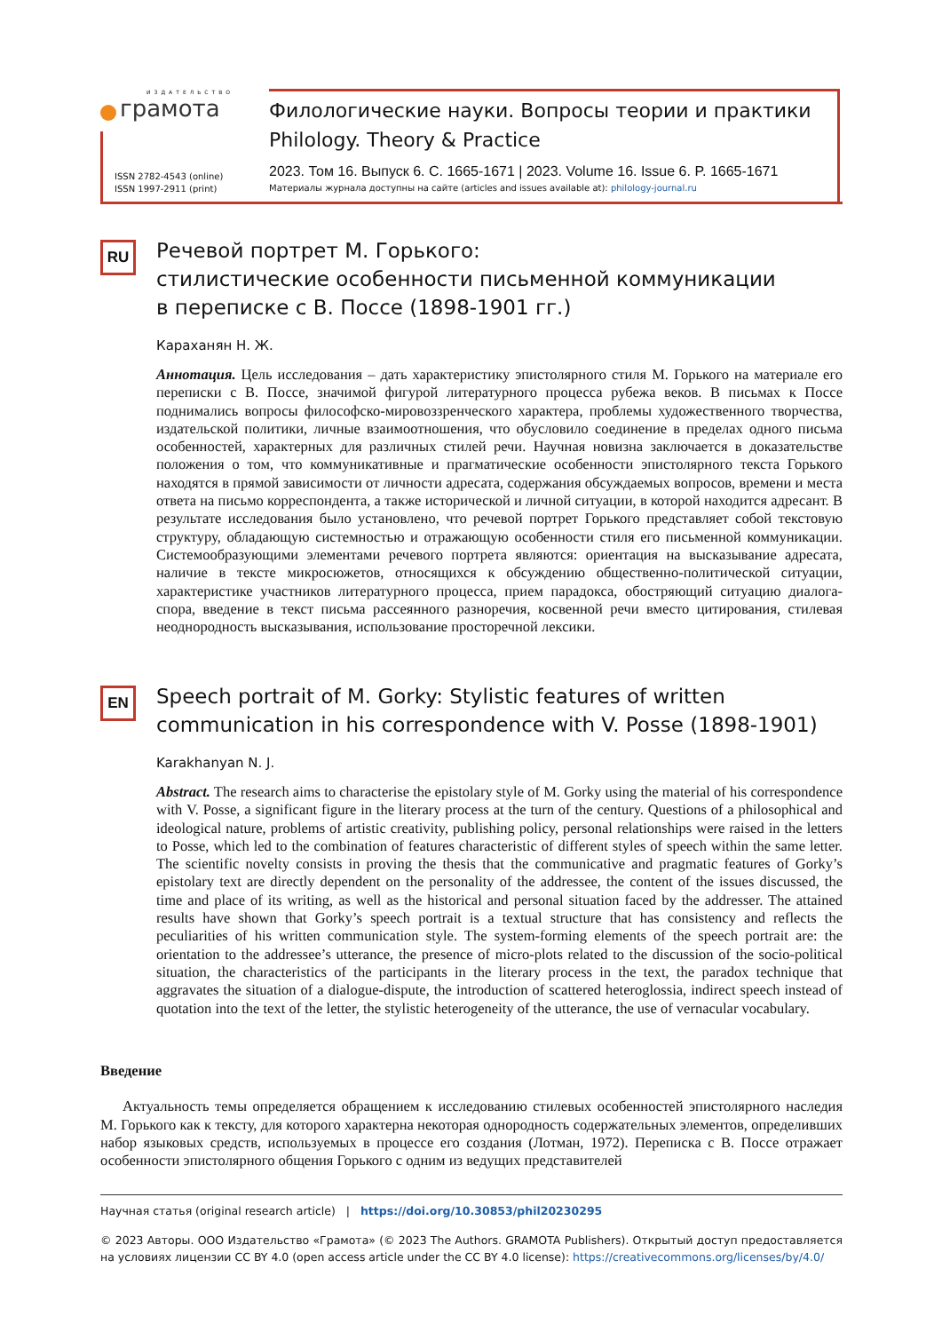ИЗДАТЕЛЬСТВО
грамота
ISSN 2782-4543 (online)
ISSN 1997-2911 (print)
Филологические науки. Вопросы теории и практики
Philology. Theory & Practice
2023. Том 16. Выпуск 6. С. 1665-1671 | 2023. Volume 16. Issue 6. P. 1665-1671
Материалы журнала доступны на сайте (articles and issues available at): philology-journal.ru
RU
Речевой портрет М. Горького:
стилистические особенности письменной коммуникации
в переписке с В. Поссе (1898-1901 гг.)
Караханян Н. Ж.
Аннотация. Цель исследования – дать характеристику эпистолярного стиля М. Горького на материале его переписки с В. Поссе, значимой фигурой литературного процесса рубежа веков. В письмах к Поссе поднимались вопросы философско-мировоззренческого характера, проблемы художественного творчества, издательской политики, личные взаимоотношения, что обусловило соединение в пределах одного письма особенностей, характерных для различных стилей речи. Научная новизна заключается в доказательстве положения о том, что коммуникативные и прагматические особенности эпистолярного текста Горького находятся в прямой зависимости от личности адресата, содержания обсуждаемых вопросов, времени и места ответа на письмо корреспондента, а также исторической и личной ситуации, в которой находится адресант. В результате исследования было установлено, что речевой портрет Горького представляет собой текстовую структуру, обладающую системностью и отражающую особенности стиля его письменной коммуникации. Системообразующими элементами речевого портрета являются: ориентация на высказывание адресата, наличие в тексте микросюжетов, относящихся к обсуждению общественно-политической ситуации, характеристике участников литературного процесса, прием парадокса, обостряющий ситуацию диалога-спора, введение в текст письма рассеянного разноречия, косвенной речи вместо цитирования, стилевая неоднородность высказывания, использование просторечной лексики.
EN
Speech portrait of M. Gorky: Stylistic features of written communication in his correspondence with V. Posse (1898-1901)
Karakhanyan N. J.
Abstract. The research aims to characterise the epistolary style of M. Gorky using the material of his correspondence with V. Posse, a significant figure in the literary process at the turn of the century. Questions of a philosophical and ideological nature, problems of artistic creativity, publishing policy, personal relationships were raised in the letters to Posse, which led to the combination of features characteristic of different styles of speech within the same letter. The scientific novelty consists in proving the thesis that the communicative and pragmatic features of Gorky’s epistolary text are directly dependent on the personality of the addressee, the content of the issues discussed, the time and place of its writing, as well as the historical and personal situation faced by the addresser. The attained results have shown that Gorky’s speech portrait is a textual structure that has consistency and reflects the peculiarities of his written communication style. The system-forming elements of the speech portrait are: the orientation to the addressee’s utterance, the presence of micro-plots related to the discussion of the socio-political situation, the characteristics of the participants in the literary process in the text, the paradox technique that aggravates the situation of a dialogue-dispute, the introduction of scattered heteroglossia, indirect speech instead of quotation into the text of the letter, the stylistic heterogeneity of the utterance, the use of vernacular vocabulary.
Введение
Актуальность темы определяется обращением к исследованию стилевых особенностей эпистолярного наследия М. Горького как к тексту, для которого характерна некоторая однородность содержательных элементов, определивших набор языковых средств, используемых в процессе его создания (Лотман, 1972). Переписка с В. Поссе отражает особенности эпистолярного общения Горького с одним из ведущих представителей
Научная статья (original research article) | https://doi.org/10.30853/phil20230295
© 2023 Авторы. ООО Издательство «Грамота» (© 2023 The Authors. GRAMOTA Publishers). Открытый доступ предоставляется на условиях лицензии CC BY 4.0 (open access article under the CC BY 4.0 license): https://creativecommons.org/licenses/by/4.0/